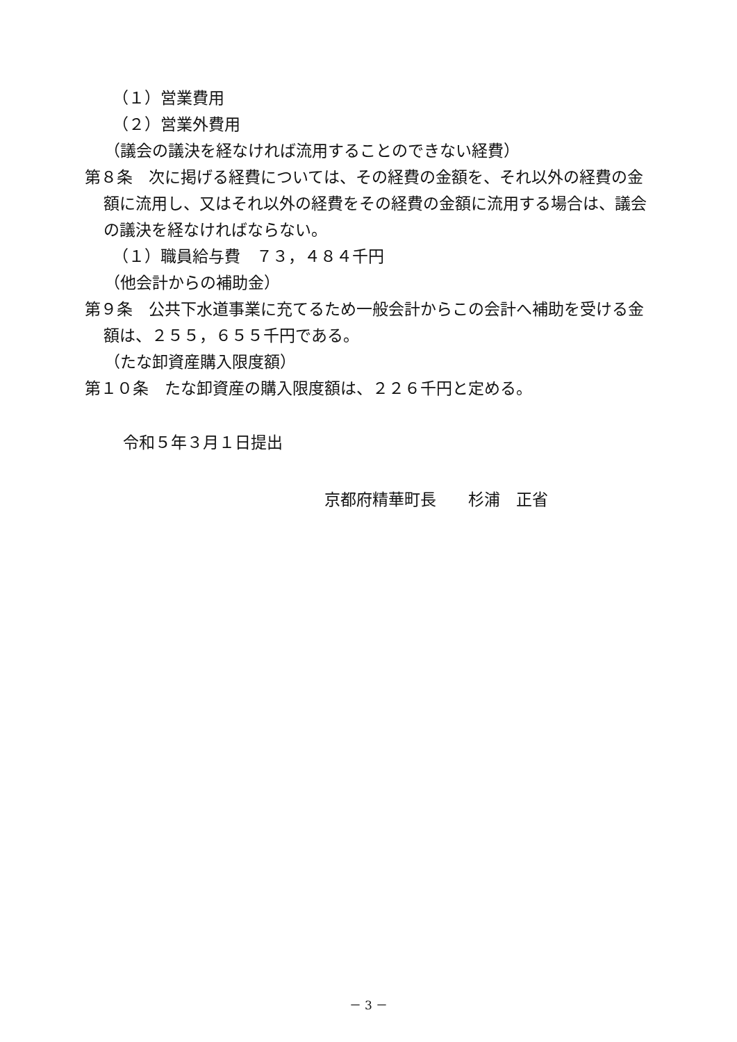（１）営業費用
（２）営業外費用
（議会の議決を経なければ流用することのできない経費）
第８条　次に掲げる経費については、その経費の金額を、それ以外の経費の金額に流用し、又はそれ以外の経費をその経費の金額に流用する場合は、議会の議決を経なければならない。
（１）職員給与費　７３，４８４千円
（他会計からの補助金）
第９条　公共下水道事業に充てるため一般会計からこの会計へ補助を受ける金額は、２５５，６５５千円である。
（たな卸資産購入限度額）
第１０条　たな卸資産の購入限度額は、２２６千円と定める。
令和５年３月１日提出
京都府精華町長　　杉浦　正省
－ 3 －